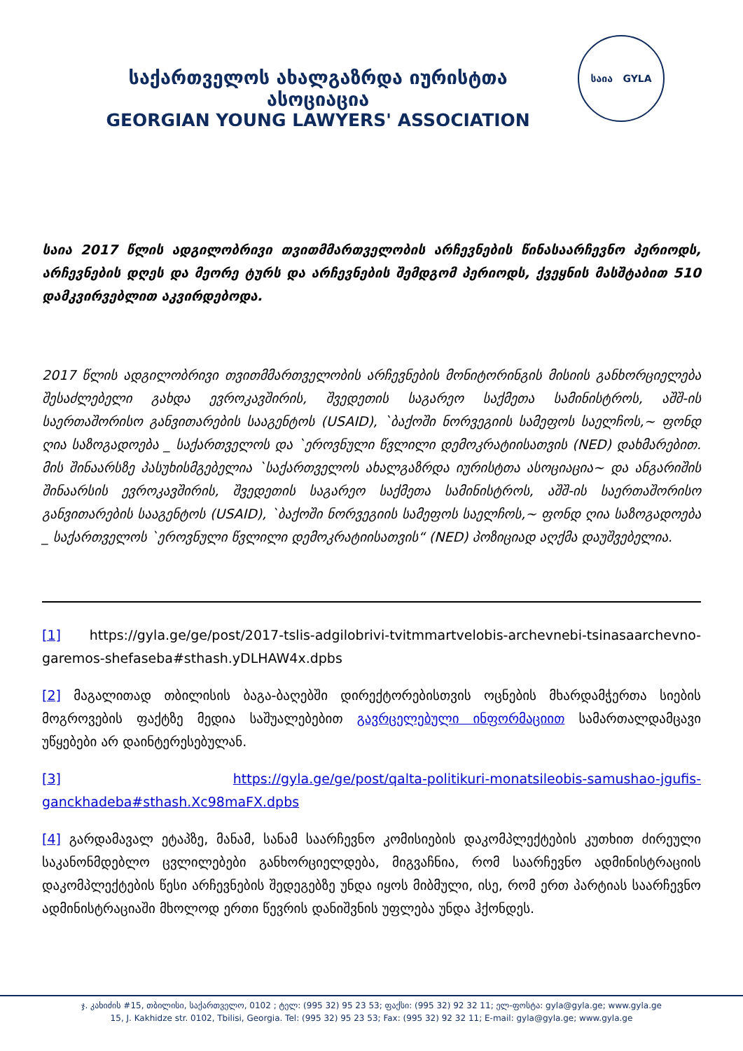საქართველოს ახალგაზრდა იურისტთა ასოციაცია
GEORGIAN YOUNG LAWYERS' ASSOCIATION
საია GYLA
საია 2017 წლის ადგილობრივი თვითმმართველობის არჩევნების წინასაარჩევნო პერიოდს, არჩევნების დღეს და მეორე ტურს და არჩევნების შემდგომ პერიოდს, ქვეყნის მასშტაბით 510 დამკვირვებლით აკვირდებოდა.
2017 წლის ადგილობრივი თვითმმართველობის არჩევნების მონიტორინგის მისიის განხორციელება შესაძლებელი გახდა ევროკავშირის, შვედეთის საგარეო საქმეთა სამინისტროს, აშშ-ის საერთაშორისო განვითარების სააგენტოს (USAID), `ბაქოში ნორვეგიის სამეფოს საელჩოს,~ ფონდ ღია საზოგადოება _ საქართველოს და `ეროვნული წვლილი დემოკრატიისათვის (NED) დახმარებით. მის შინაარსზე პასუხისმგებელია `საქართველოს ახალგაზრდა იურისტთა ასოციაცია~ და ანგარიშის შინაარსის ევროკავშირის, შვედეთის საგარეო საქმეთა სამინისტროს, აშშ-ის საერთაშორისო განვითარების სააგენტოს (USAID), `ბაქოში ნორვეგიის სამეფოს საელჩოს,~ ფონდ ღია საზოგადოება _ საქართველოს `ეროვნული წვლილი დემოკრატიისათვის“ (NED) პოზიციად აღქმა დაუშვებელია.
[1] https://gyla.ge/ge/post/2017-tslis-adgilobrivi-tvitmmartvelobis-archevnebi-tsinasaarchevno-garemos-shefaseba#sthash.yDLHAW4x.dpbs
[2] მაგალითად თბილისის ბაგა-ბაღებში დირექტორებისთვის ოცნების მხარდამჭერთა სიების მოგროვების ფაქტზე მედია საშუალებებით გავრცელებული ინფორმაციით სამართალდამცავი უწყებები არ დაინტერესებულან.
[3] https://gyla.ge/ge/post/qalta-politikuri-monatsileobis-samushao-jgufis-ganckhadeba#sthash.Xc98maFX.dpbs
[4] გარდამავალ ეტაპზე, მანამ, სანამ საარჩევნო კომისიების დაკომპლექტების კუთხით ძირეული საკანონმდებლო ცვლილებები განხორციელდება, მიგვაჩნია, რომ საარჩევნო ადმინისტრაციის დაკომპლექტების წესი არჩევნების შედეგებზე უნდა იყოს მიბმული, ისე, რომ ერთ პარტიას საარჩევნო ადმინისტრაციაში მხოლოდ ერთი წევრის დანიშვნის უფლება უნდა ჰქონდეს.
ჯ. კახიძის #15, თბილისი, საქართველო, 0102 ; ტელ: (995 32) 95 23 53; ფაქსი: (995 32) 92 32 11; ელ-ფოსტა: gyla@gyla.ge; www.gyla.ge
15, J. Kakhidze str. 0102, Tbilisi, Georgia. Tel: (995 32) 95 23 53; Fax: (995 32) 92 32 11; E-mail: gyla@gyla.ge; www.gyla.ge